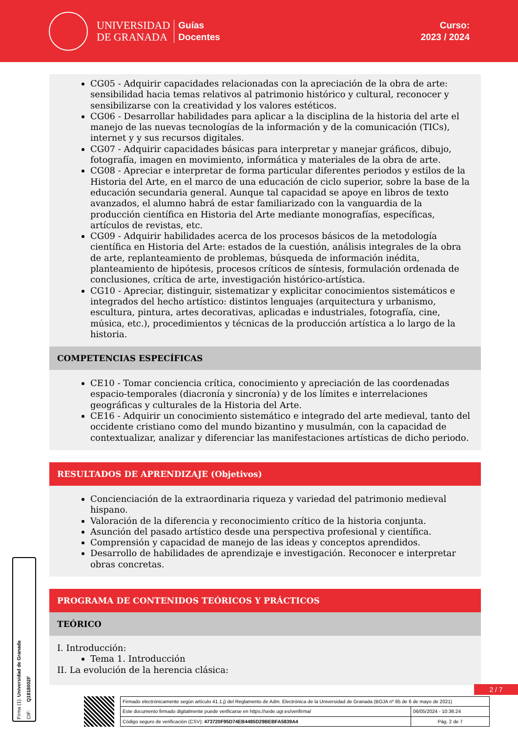UNIVERSIDAD
DE GRANADA
Guías
Docentes
Curso:
2023 / 2024
CG05 - Adquirir capacidades relacionadas con la apreciación de la obra de arte: sensibilidad hacia temas relativos al patrimonio histórico y cultural, reconocer y sensibilizarse con la creatividad y los valores estéticos.
CG06 - Desarrollar habilidades para aplicar a la disciplina de la historia del arte el manejo de las nuevas tecnologías de la información y de la comunicación (TICs), internet y y sus recursos digitales.
CG07 - Adquirir capacidades básicas para interpretar y manejar gráficos, dibujo, fotografía, imagen en movimiento, informática y materiales de la obra de arte.
CG08 - Apreciar e interpretar de forma particular diferentes periodos y estilos de la Historia del Arte, en el marco de una educación de ciclo superior, sobre la base de la educación secundaria general. Aunque tal capacidad se apoye en libros de texto avanzados, el alumno habrá de estar familiarizado con la vanguardia de la producción científica en Historia del Arte mediante monografías, específicas, artículos de revistas, etc.
CG09 - Adquirir habilidades acerca de los procesos básicos de la metodología científica en Historia del Arte: estados de la cuestión, análisis integrales de la obra de arte, replanteamiento de problemas, búsqueda de información inédita, planteamiento de hipótesis, procesos críticos de síntesis, formulación ordenada de conclusiones, crítica de arte, investigación histórico-artística.
CG10 - Apreciar, distinguir, sistematizar y explicitar conocimientos sistemáticos e integrados del hecho artístico: distintos lenguajes (arquitectura y urbanismo, escultura, pintura, artes decorativas, aplicadas e industriales, fotografía, cine, música, etc.), procedimientos y técnicas de la producción artística a lo largo de la historia.
COMPETENCIAS ESPECÍFICAS
CE10 - Tomar conciencia crítica, conocimiento y apreciación de las coordenadas espacio-temporales (diacronía y sincronía) y de los límites e interrelaciones geográficas y culturales de la Historia del Arte.
CE16 - Adquirir un conocimiento sistemático e integrado del arte medieval, tanto del occidente cristiano como del mundo bizantino y musulmán, con la capacidad de contextualizar, analizar y diferenciar las manifestaciones artísticas de dicho periodo.
RESULTADOS DE APRENDIZAJE (Objetivos)
Concienciación de la extraordinaria riqueza y variedad del patrimonio medieval hispano.
Valoración de la diferencia y reconocimiento crítico de la historia conjunta.
Asunción del pasado artístico desde una perspectiva profesional y científica.
Comprensión y capacidad de manejo de las ideas y conceptos aprendidos.
Desarrollo de habilidades de aprendizaje e investigación. Reconocer e interpretar obras concretas.
PROGRAMA DE CONTENIDOS TEÓRICOS Y PRÁCTICOS
TEÓRICO
I. Introducción:
Tema 1. Introducción
II. La evolución de la herencia clásica:
Firma (1): Universidad de Granada CIF: Q1818002F
2 / 7
| Firmado electrónicamente según artículo 41.1.j) del Reglamento de Adm. Electrónica de la Universidad de Granada (BOJA nº 85 de 6 de mayo de 2021) | |
| Este documento firmado digitalmente puede verificarse en https://sede.ugr.es/verifirma/ | 06/05/2024 - 10:36:24 |
| Código seguro de verificación (CSV): 473720F95D74EB4485D29BEBFA5839A4 | Pág. 2 de 7 |